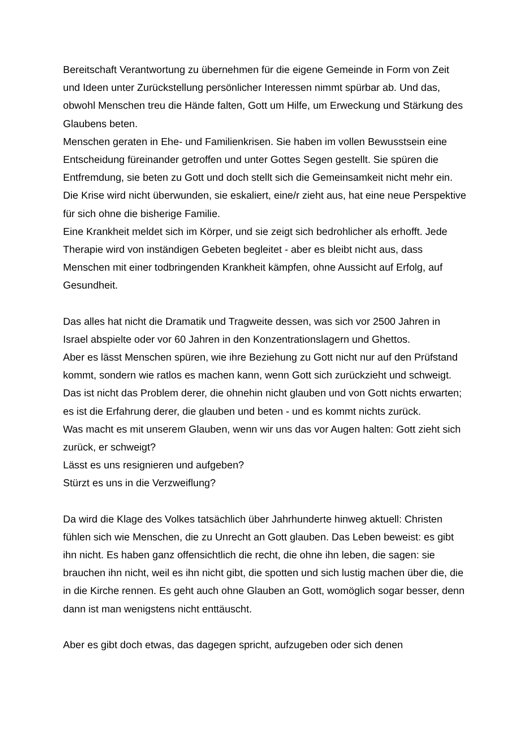Bereitschaft Verantwortung zu übernehmen für die eigene Gemeinde in Form von Zeit und Ideen unter Zurückstellung persönlicher Interessen nimmt spürbar ab. Und das, obwohl Menschen treu die Hände falten, Gott um Hilfe, um Erweckung und Stärkung des Glaubens beten.
Menschen geraten in Ehe- und Familienkrisen. Sie haben im vollen Bewusstsein eine Entscheidung füreinander getroffen und unter Gottes Segen gestellt. Sie spüren die Entfremdung, sie beten zu Gott und doch stellt sich die Gemeinsamkeit nicht mehr ein. Die Krise wird nicht überwunden, sie eskaliert, eine/r zieht aus, hat eine neue Perspektive für sich ohne die bisherige Familie.
Eine Krankheit meldet sich im Körper, und sie zeigt sich bedrohlicher als erhofft. Jede Therapie wird von inständigen Gebeten begleitet - aber es bleibt nicht aus, dass Menschen mit einer todbringenden Krankheit kämpfen, ohne Aussicht auf Erfolg, auf Gesundheit.
Das alles hat nicht die Dramatik und Tragweite dessen, was sich vor 2500 Jahren in Israel abspielte oder vor 60 Jahren in den Konzentrationslagern und Ghettos.
Aber es lässt Menschen spüren, wie ihre Beziehung zu Gott nicht nur auf den Prüfstand kommt, sondern wie ratlos es machen kann, wenn Gott sich zurückzieht und schweigt.
Das ist nicht das Problem derer, die ohnehin nicht glauben und von Gott nichts erwarten; es ist die Erfahrung derer, die glauben und beten - und es kommt nichts zurück.
Was macht es mit unserem Glauben, wenn wir uns das vor Augen halten: Gott zieht sich zurück, er schweigt?
Lässt es uns resignieren und aufgeben?
Stürzt es uns in die Verzweiflung?
Da wird die Klage des Volkes tatsächlich über Jahrhunderte hinweg aktuell: Christen fühlen sich wie Menschen, die zu Unrecht an Gott glauben. Das Leben beweist: es gibt ihn nicht. Es haben ganz offensichtlich die recht, die ohne ihn leben, die sagen: sie brauchen ihn nicht, weil es ihn nicht gibt, die spotten und sich lustig machen über die, die in die Kirche rennen. Es geht auch ohne Glauben an Gott, womöglich sogar besser, denn dann ist man wenigstens nicht enttäuscht.
Aber es gibt doch etwas, das dagegen spricht, aufzugeben oder sich denen